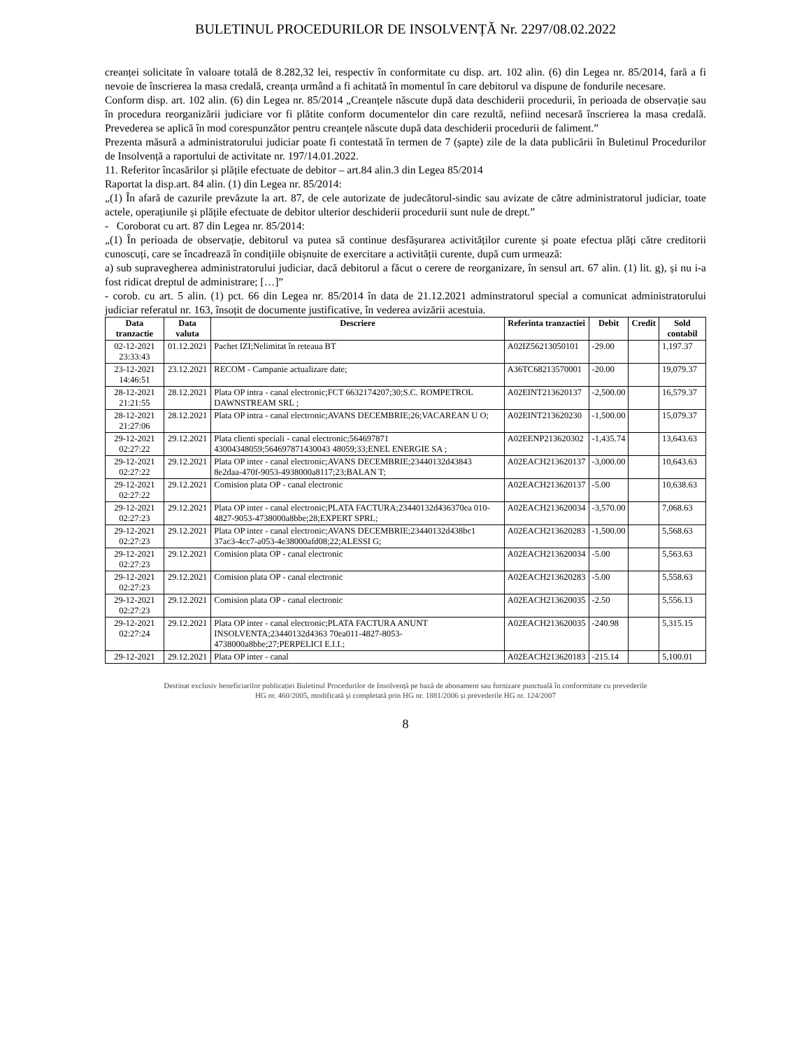BULETINUL PROCEDURILOR DE INSOLVENȚĂ Nr. 2297/08.02.2022
creanței solicitate în valoare totală de 8.282,32 lei, respectiv în conformitate cu disp. art. 102 alin. (6) din Legea nr. 85/2014, fară a fi nevoie de înscrierea la masa credală, creanța urmând a fi achitată în momentul în care debitorul va dispune de fondurile necesare.
Conform disp. art. 102 alin. (6) din Legea nr. 85/2014 „Creanțele născute după data deschiderii procedurii, în perioada de observație sau în procedura reorganizării judiciare vor fi plătite conform documentelor din care rezultă, nefiind necesară înscrierea la masa credală. Prevederea se aplică în mod corespunzător pentru creanțele născute după data deschiderii procedurii de faliment.”
Prezenta măsură a administratorului judiciar poate fi contestată în termen de 7 (șapte) zile de la data publicării în Buletinul Procedurilor de Insolvență a raportului de activitate nr. 197/14.01.2022.
11. Referitor încasărilor și plățile efectuate de debitor – art.84 alin.3 din Legea 85/2014
Raportat la disp.art. 84 alin. (1) din Legea nr. 85/2014:
„(1) În afară de cazurile prevăzute la art. 87, de cele autorizate de judecătorul-sindic sau avizate de către administratorul judiciar, toate actele, operațiunile și plățile efectuate de debitor ulterior deschiderii procedurii sunt nule de drept.”
- Coroborat cu art. 87 din Legea nr. 85/2014:
„(1) În perioada de observație, debitorul va putea să continue desfășurarea activităților curente și poate efectua plăți către creditorii cunoscuți, care se încadrează în condițiile obișnuite de exercitare a activității curente, după cum urmează:
a) sub supravegherea administratorului judiciar, dacă debitorul a făcut o cerere de reorganizare, în sensul art. 67 alin. (1) lit. g), și nu i-a fost ridicat dreptul de administrare; […]”
- corob. cu art. 5 alin. (1) pct. 66 din Legea nr. 85/2014 în data de 21.12.2021 adminstratorul special a comunicat administratorului judiciar referatul nr. 163, însoțit de documente justificative, în vederea avizării acestuia.
| Data tranzactie | Data valuta | Descriere | Referinta tranzactiei | Debit | Credit | Sold contabil |
| --- | --- | --- | --- | --- | --- | --- |
| 02-12-2021 23:33:43 | 01.12.2021 | Pachet IZI;Nelimitat în reteaua BT | A02IZ56213050101 | -29.00 | | 1,197.37 |
| 23-12-2021 14:46:51 | 23.12.2021 | RECOM - Campanie actualizare date; | A36TC68213570001 | -20.00 | | 19,079.37 |
| 28-12-2021 21:21:55 | 28.12.2021 | Plata OP intra - canal electronic;FCT 6632174207;30;S.C. ROMPETROL DAWNSTREAM SRL ; | A02EINT213620137 | -2,500.00 | | 16,579.37 |
| 28-12-2021 21:27:06 | 28.12.2021 | Plata OP intra - canal electronic;AVANS DECEMBRIE;26;VACAREAN U O; | A02EINT213620230 | -1,500.00 | | 15,079.37 |
| 29-12-2021 02:27:22 | 29.12.2021 | Plata clienti speciali - canal electronic;564697871 43004348059;564697871430043 48059;33;ENEL ENERGIE SA ; | A02EENP213620302 | -1,435.74 | | 13,643.63 |
| 29-12-2021 02:27:22 | 29.12.2021 | Plata OP inter - canal electronic;AVANS DECEMBRIE;23440132d43843 8e2daa-470f-9053-4938000a8117;23;BALAN T; | A02EACH213620137 | -3,000.00 | | 10,643.63 |
| 29-12-2021 02:27:22 | 29.12.2021 | Comision plata OP - canal electronic | A02EACH213620137 | -5.00 | | 10,638.63 |
| 29-12-2021 02:27:23 | 29.12.2021 | Plata OP inter - canal electronic;PLATA FACTURA;23440132d436370ea 010-4827-9053-4738000a8bbe;28;EXPERT SPRL; | A02EACH213620034 | -3,570.00 | | 7,068.63 |
| 29-12-2021 02:27:23 | 29.12.2021 | Plata OP inter - canal electronic;AVANS DECEMBRIE;23440132d438bc1 37ac3-4cc7-a053-4e38000afd08;22;ALESSI G; | A02EACH213620283 | -1,500.00 | | 5,568.63 |
| 29-12-2021 02:27:23 | 29.12.2021 | Comision plata OP - canal electronic | A02EACH213620034 | -5.00 | | 5,563.63 |
| 29-12-2021 02:27:23 | 29.12.2021 | Comision plata OP - canal electronic | A02EACH213620283 | -5.00 | | 5,558.63 |
| 29-12-2021 02:27:23 | 29.12.2021 | Comision plata OP - canal electronic | A02EACH213620035 | -2.50 | | 5,556.13 |
| 29-12-2021 02:27:24 | 29.12.2021 | Plata OP inter - canal electronic;PLATA FACTURA ANUNT INSOLVENTA;23440132d4363 70ea011-4827-8053-4738000a8bbe;27;PERPELICI E.I.I.; | A02EACH213620035 | -240.98 | | 5,315.15 |
| 29-12-2021 | 29.12.2021 | Plata OP inter - canal | A02EACH213620183 | -215.14 | | 5,100.01 |
Destinat exclusiv beneficiarilor publicației Buletinul Procedurilor de Insolvență pe bază de abonament sau furnizare punctuală în conformitate cu prevederile
HG nr. 460/2005, modificată și completată prin HG nr. 1881/2006 și prevederile HG nr. 124/2007
8